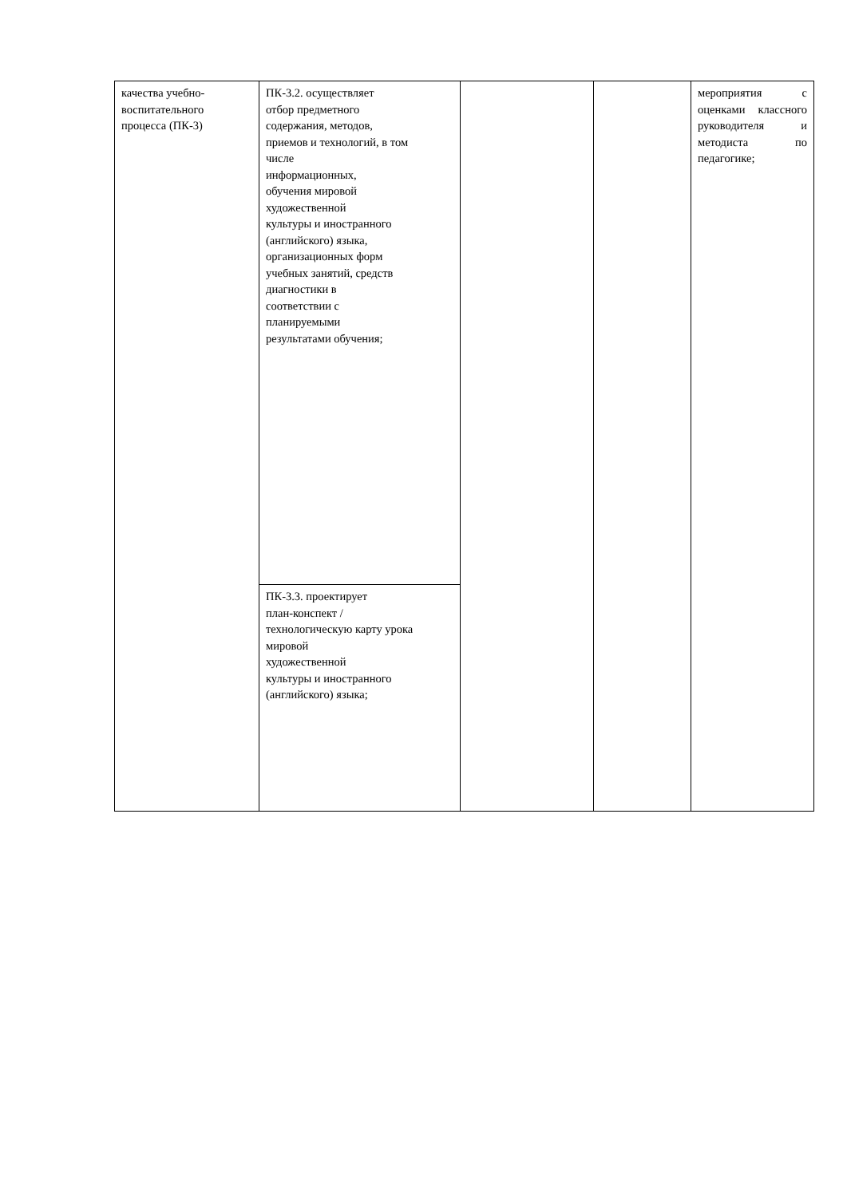| качества учебно- воспитательного процесса (ПК-3) | ПК-3.2. осуществляет отбор предметного содержания, методов, приемов и технологий, в том числе информационных, обучения мировой художественной культуры и иностранного (английского) языка, организационных форм учебных занятий, средств диагностики в соответствии с планируемыми результатами обучения; | | | мероприятия с оценками классного руководителя и методиста по педагогике; |
| | ПК-3.3. проектирует план-конспект / технологическую карту урока мировой художественной культуры и иностранного (английского) языка; | | | |